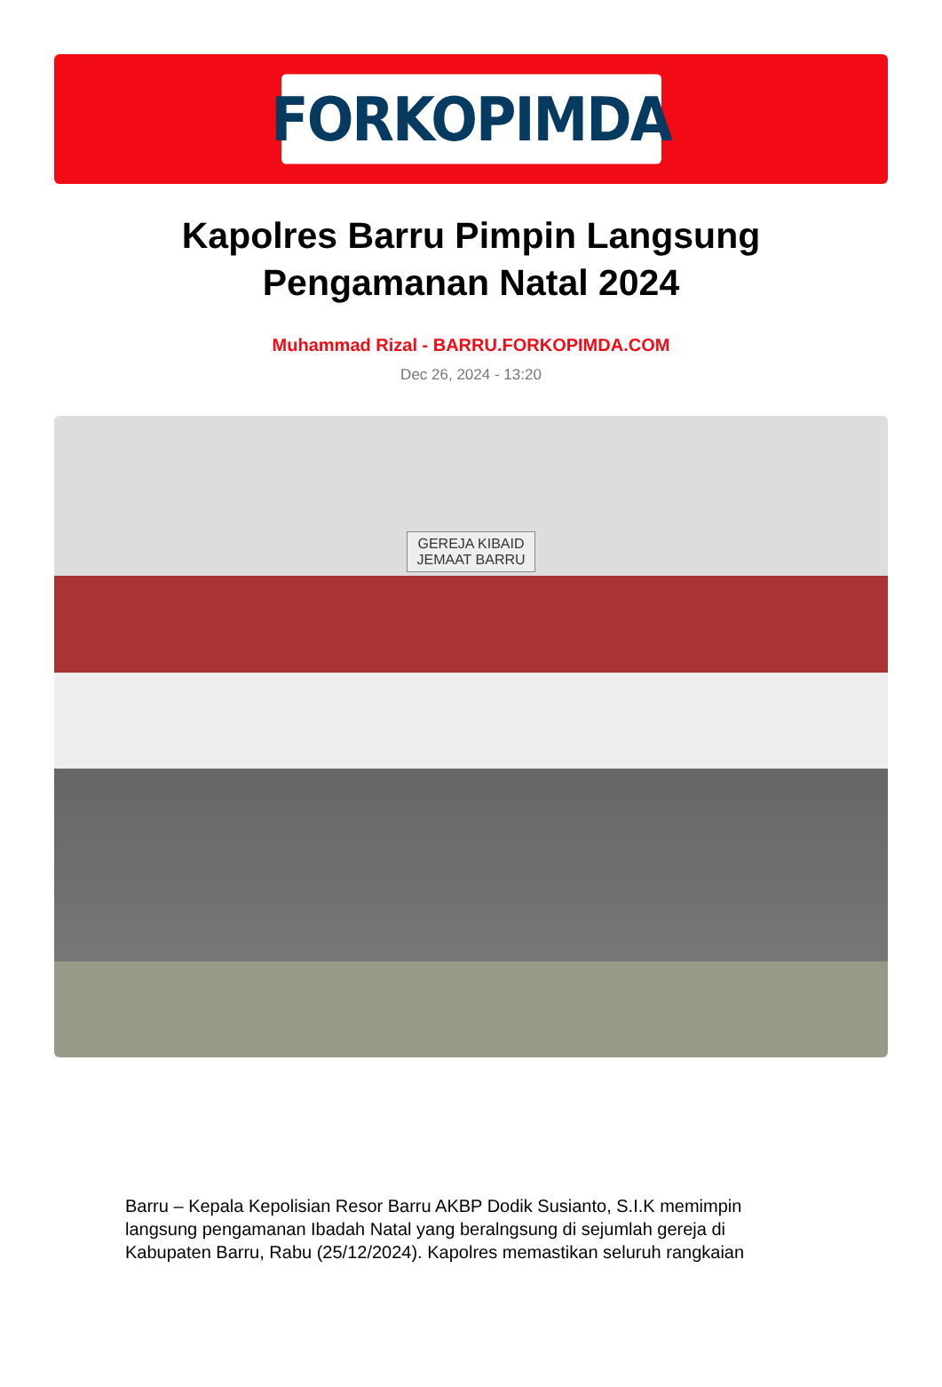FORKOPIMDA
Kapolres Barru Pimpin Langsung Pengamanan Natal 2024
Muhammad Rizal - BARRU.FORKOPIMDA.COM
Dec 26, 2024 - 13:20
GEREJA KIBAID
JEMAAT BARRU
Barru – Kepala Kepolisian Resor Barru AKBP Dodik Susianto, S.I.K memimpin langsung pengamanan Ibadah Natal yang beralngsung di sejumlah gereja di Kabupaten Barru, Rabu (25/12/2024). Kapolres memastikan seluruh rangkaian